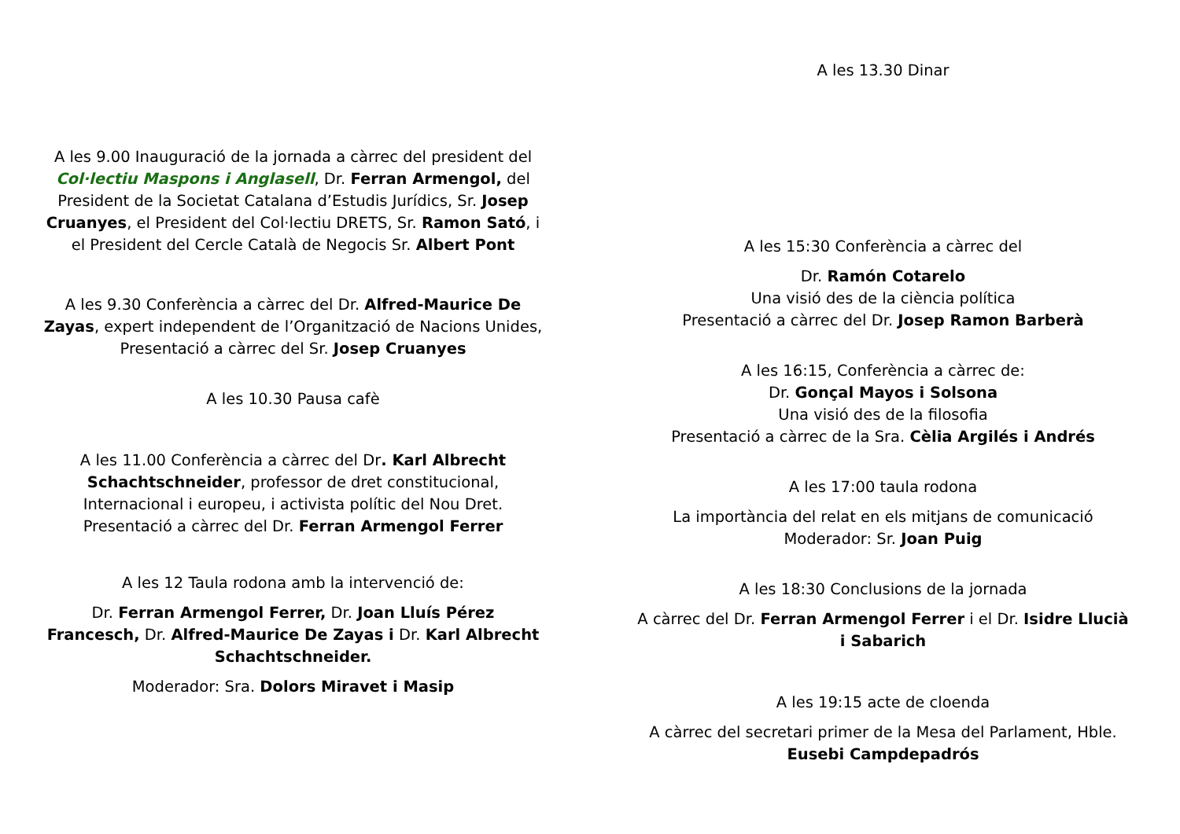A les 9.00 Inauguració de la jornada a càrrec del president del Col·lectiu Maspons i Anglasell, Dr. Ferran Armengol, del President de la Societat Catalana d’Estudis Jurídics, Sr. Josep Cruanyes, el President del Col·lectiu DRETS, Sr. Ramon Sató, i el President del Cercle Català de Negocis Sr. Albert Pont
A les 9.30 Conferència a càrrec del Dr. Alfred-Maurice De Zayas, expert independent de l’Organització de Nacions Unides,
Presentació a càrrec del Sr. Josep Cruanyes
A les 10.30 Pausa cafè
A les 11.00 Conferència a càrrec del Dr. Karl Albrecht Schachtschneider, professor de dret constitucional, Internacional i europeu, i activista polític del Nou Dret. Presentació a càrrec del Dr. Ferran Armengol Ferrer
A les 12 Taula rodona amb la intervenció de:
Dr. Ferran Armengol Ferrer, Dr. Joan Lluís Pérez Francesch, Dr. Alfred-Maurice De Zayas i Dr. Karl Albrecht Schachtschneider.
Moderador: Sra. Dolors Miravet i Masip
A les 13.30 Dinar
A les 15:30 Conferència a càrrec del
Dr. Ramón Cotarelo
Una visió des de la ciència política
Presentació a càrrec del Dr. Josep Ramon Barberà
A les 16:15, Conferència a càrrec de:
Dr. Gonçal Mayos i Solsona
Una visió des de la filosofia
Presentació a càrrec de la Sra. Cèlia Argilés i Andrés
A les 17:00 taula rodona
La importància del relat en els mitjans de comunicació
Moderador: Sr. Joan Puig
A les 18:30 Conclusions de la jornada
A càrrec del Dr. Ferran Armengol Ferrer i el Dr. Isidre Llucià i Sabarich
A les 19:15 acte de cloenda
A càrrec del secretari primer de la Mesa del Parlament, Hble. Eusebi Campdepadrós